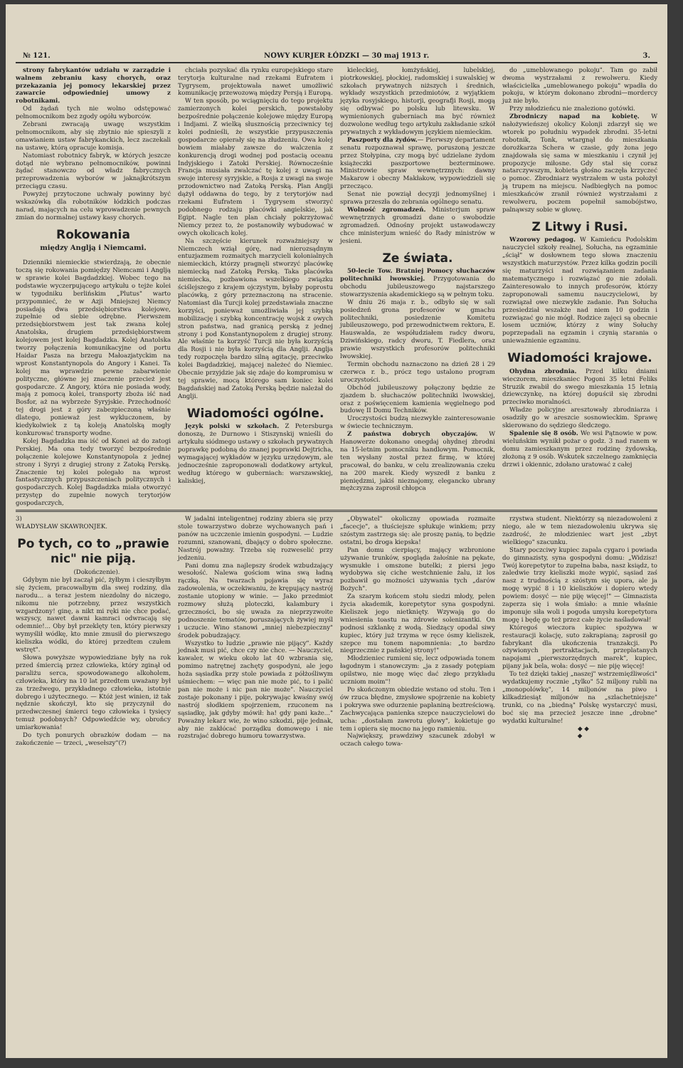№ 121. NOWY KURJER ŁÓDZKI — 30 maj 1913 r. 3.
strony fabrykantów udziału w zarządzie i walnem zebraniu kasy chorych, oraz przekazania jej pomocy lekarskiej przez zawarcie odpowiedniej umowy z robotnikami.
Od żądań tych nie wolno odstępować pełnomocnikom bez zgody ogółu wyborców.
Zebrani zwracają uwagę wszystkim pełnomocnikom, aby się zbytnio nie spieszyli z omawianiem ustaw fabrykanckich, lecz zaczekali na ustawę, którą opracuje komisja.
Natomiast robotnicy fabryk, w których jeszcze dotąd nie wybrano pełnomocników, powinni żądać stanowczo od władz fabrycznych przeprowadzenia wyborów w jaknajkrótszym przeciągu czasu.
Powyżej przytoczone uchwały powinny być wskazówką dla robotników łódzkich podczas narad, mających na celu wprowadzenie pewnych zmian do normalnej ustawy kasy chorych.
Rokowania
między Anglją i Niemcami.
Dzienniki niemieckie stwierdzają, że obecnie toczą się rokowania pomiędzy Niemcami i Anglją w sprawie kolei Bagdadzkiej. Wobec tego na podstawie wyczerpującego artykułu o tejże kolei w tygodniku berlińskim „Plutus" warto przypomnieć, że w Azji Mniejszej Niemcy posiadają dwa przedsiębiorstwa kolejowe, zupełnie od siebie odrębne. Pierwszem przedsiębiorstwem jest tak zwana kolej Anatolska, drugiem przedsiębiorstwem kolejowem jest kolej Bagdadzka. Kolej Anatolska tworzy połączenia komunikacyjne od portu Haidar Pasza na brzegu Małoazjatyckim na wprost Konstantynopola do Angory i Kanei. Ta kolej ma wprawdzie pewne zabarwienie polityczne, główne jej znaczenie przecież jest gospodarcze. Z Angory, która nie posiada wody, mają z pomocą kolei, transporty zboża iść nad Bosfor, aż na wybrzeże Syryjskie. Przechodność tej drogi jest z góry zabezpieczoną właśnie dlatego, ponieważ jest wykluczonem, by kiedykolwiek z tą koleją Anatolską mogły konkurować transporty wodne.
Kolej Bagdadzka ma iść od Konei aż do zatogi Perskiej. Ma ona tedy tworzyć bezpośrednie połączenie kolejowe Konstantynopola z jednej strony i Syryi z drugiej strony z Zatoką Perską. Znaczenie tej kolei polegało na wprost fantastycznych przypuszczeniach politycznych i gospodarczych. Kolej Bagdadzka miała otworzyć przystęp do zupełnie nowych terytorjów gospodarczych,
chciała pozyskać dla rynku europejskiego stare terytorja kulturalne nad rzekami Eufratem i Tygrysem, projektowała nawet umożliwić komunikację przewozową między Persją i Europą.
W ten sposób, po wciągnięciu do tego projektu zamierzonych kolei perskich, powstałoby bezpośrednie połączenie kolejowe między Europą i Indjami. Z wielką słusznością przeciwnicy tej kolei podnieśli, że wszystkie przypuszczenia gospodarcze opierały się na złudzeniu. Owa kolej bowiem miałaby zawsze do walczenia z konkurencją drogi wodnej pod postacią oceanu Indyjskiego i Zatoki Perskiej. Równocześnie Francja musiała zwalczać tę kolej z uwagi na swoje interesy syryjskie, a Rosja z uwagi na swoje przodownictwo nad Zatoką Perską. Plan Anglji dążył oddawna do tego, by z terytorjów nad rzekami Eufratem i Tygrysem stworzyć podobnego rodzaju placówki angielskie, jak Egipt. Nagle ten plan chciały pokrzyżować Niemcy przez to, że postanowiły wybudować w owych okolicach kolej.
Na szczęście kierunek rozważniejszy w Niemczech wziął górę, nad nierozsądnym entuzjazmem rozmaitych marzycieli kolonialnych niemieckich, którzy pragnęli stworzyć placówkę niemiecką nad Zatoką Perską. Taka placówka niemiecka, pozbawiona wszelkiego związku ściślejszego z krajem ojczystym, byłaby poprostu placówką, z góry przeznaczoną na stracenie. Natomiast dla Turcji kolej przedstawiała znaczne korzyści, ponieważ umożliwiała jej szybką mobilizację i szybką koncentrację wojsk z owych stron państwa, nad granicą perską z jednej strony i pod Konstantynopolem z drugiej strony. Ale właśnie ta korzyść Turcji nie była korzyścią dla Rosji i nie była korzyścią dla Anglji. Anglja tedy rozpoczęła bardzo silną agitację, przeciwko kolei Bagdadzkiej, mającej należeć do Niemiec. Obecnie przyjdzie jak się zdaje do kompromisu w tej sprawie, mocą którego sam koniec kolei Bagdańskiej nad Zatoką Perską będzie należał do Anglji.
Wiadomości ogólne.
Język polski w szkołach. Z Petersburga donoszą, że Durnowo i Stiszynskij wnieśli do artykułu siódmego ustawy o szkołach prywatnych poprawkę podobną do znanej poprawki Dejtricha, wymagającej wykładów w języku urzędowym, ale jednocześnie zaproponowali dodatkowy artykuł, według którego w guberniach: warszawskiej, kaliskiej,
kieleckiej, łomżyńskiej, lubelskiej, piotrkowskiej, płockiej, radomskiej i suwalskiej w szkołach prywatnych niższych i średnich, wykłady wszystkich przedmiotów, z wyjątkiem języka rosyjskiego, historji, geografji Rosji, mogą się odbywać po polsku lub litewsku. W wymienionych guberniach ma być również dozwolone według tego artykułu zakładanie szkół prywatnych z wykładowym językiem niemieckim.
Paszporty dla żydów.— Pierwszy departament senatu rozpoznawał sprawę, poruszoną jeszcze przez Stołypina, czy mogą być udzielane żydom książeczki paszportowe bezterminowe. Ministrowie spraw wewnętrznych: dawny Makarow i obecny Makłakow, wypowiedzieli się przecząco.
Senat nie powziął decyzji jednomyślnej i sprawa przeszła do zebrania ogólnego senatu.
Wolność zgromadzeń. Ministerjum spraw wewnętrznych gromadzi dane o swobodzie zgromadzeń. Odnośny projekt ustawodawczy chce ministerjum wnieść do Rady ministrów w jesieni.
Ze świata.
50-lecie Tow. Bratniej Pomocy słuchaczów politechniki lwowskiej. Przygotowania do obchodu jubileuszowego najstarszego stowarzyszenia akademickiego są w pełnym toku.
W dniu 26 maja r. b., odbyło się w sali posiedzeń grona profesorów w gmachu politechniki, posiedzenie Komitetu jubileuszowego, pod przewodnictwem rektora, E. Hauswalda, ze współudziałem radcy dworu, Dziwińskiego, radcy dworu, T. Fiedlera, oraz prawie wszystkich profesorów politechniki lwowskiej.
Termin obchodu naznaczono na dzień 28 i 29 czerwca r. b., prócz tego ustalono program uroczystości.
Obchód jubileuszowy połączony będzie ze zjazdem b. słuchaczów politechniki lwowskiej, oraz z poświęceniem kamienia węgielnego pod budowę II Domu Techników.
Uroczystości budzą niezwykłe zainteresowanie w świecie technicznym.
Z państwa dobrych obyczajów. W Hanowerze dokonano onegdaj ohydnej zbrodni na 15-letnim pomocniku handlowym. Pomocnik, ten wysłany został przez firmę, w której pracował, do banku, w celu zrealizowania czeku na 200 marek. Kiedy wyszedł z banku z pieniędzmi, jakiś nieznajomy, elegancko ubrany mężczyzna zaprosił chłopca
do „umeblowanego pokoju". Tam go zabił dwoma wystrzałami z rewolweru. Kiedy właścicielka „umeblowanego pokoju" wpadła do pokoju, w którym dokonano zbrodni—mordercy już nie było.
Przy młodzieńcu nie znaleziono gotówki.
Zbrodniczy napad na kobietę. W nałożywieńszej okolicy Kolonji zdarzył się we wtorek po południu wypadek zbrodni. 35-letni robotnik, Tonk, wtargnął do mieszkania dorożkarza Schera w czasie, gdy żona jego znajdowała się sama w mieszkaniu i czynił jej propozycje miłosne. Gdy stał się coraz natarczywszym, kobieta głośno zaczęła krzyczeć o pomoc. Zbrodniarz wystrzałem w usta położył ją trupem na miejscu. Nadbiegłych na pomoc mieszkańców zranił również wystrzałami z rewolweru, poczem popełnił samobójstwo, palnąwszy sobie w głowę.
Z Litwy i Rusi.
Wzorowy pedagog. W Kamieńcu Podolskim nauczyciel szkoły realnej, Sołucha, na egzaminie „ściął" w dosłownem tego słowa znaczeniu wszystkich maturzystów. Przez kilka godzin pocili się maturzyści nad rozwiązaniem zadania matematycznego i rozwiązać go nie zdołali. Zainteresowało to innych profesorów, którzy zaproponowali samemu nauczycielowi, by rozwiązał owe niezwykłe zadanie. Pan Sołucha przesiedział wszakże nad niem 10 godzin i rozwiązać go nie mógł. Rodzice zajęci są obecnie losem uczniów, którzy z winy Sołuchy poprzepadali na egzamin i czynią starania o unieważnienie egzaminu.
Wiadomości krajowe.
Ohydna zbrodnia. Przed kilku dniami wieczorem, mieszkaniec Pogoni 35 letni Feliks Struzik zwabił do swego mieszkania 15 letnią dziewczynkę, na której dopuścił się zbrodni przeciwko moralności.
Władze policyjne aresztowały zbrodniarza i osadziły go w areszcie sosnowieckim. Sprawę skierowano do sędziego śledczego.
Spalenie się 8 osób. We wsi Pątnowie w pow. wieluńskim wynikł pożar o godz. 3 nad ranem w domu zamieszkanym przez rodzinę żydowską, złożoną z 9 osób. Wskutek szczelnego zamknięcia drzwi i okiennic, zdołano uratować z całej
3)
WŁADYSŁAW SKAWRONJEK.
Po tych, co to „prawie nic" nie piją.
(Dokończenie).
Gdybym nie był zaczął pić, żyłbym i cieszyłbym się życiem, pracowałbym dla swej rodziny, dla narodu... a teraz jestem niezdolny do niczego, nikomu nie potrzebny, przez wszystkich wzgardzony! ginę, a nikt mi ręki nie chce podać, wszyscy, nawet dawni kamraci odwracają się odemnie!... Oby był przeklęty ten, który pierwszy wymyślił wódkę, kto mnie zmusił do pierwszego kieliszka wódki, do której przedtem czułem wstręt".
Słowa powyższe wypowiedziane były na rok przed śmiercią przez człowieka, który zginął od paraliżu serca, spowodowanego alkoholem, człowieka, który na 10 lat przedtem uważany był za trzeźwego, przykładnego człowieka, istotnie dobrego i użytecznego. — Któż jest winien, iż tak nędznie skończył, kto się przyczynił do przedwczesnej śmierci tego człowieka i tysięcy temuż podobnych? Odpowiedźcie wy, obrońcy umiarkowania!
Do tych ponurych obrazków dodam — na zakończenie — trzeci, „wesełszy"(?)
W jadalni inteligentnej rodziny zbiera się przy stole towarzystwo dobrze wychowanych pań i panów na uczczenie imienin gospodyni. — Ludzie rozumni, szanowani, dbający o dobro społeczne. Nastrój poważny. Trzeba się rozweselić przy jedzeniu.
Pani domu zna najlepszy środek wzbudzający wesołość. Nalewa gościom wina swą ładną rączką. Na twarzach pojawia się wyraz zadowolenia, w oczekiwaniu, że krępujący nastrój zostanie utopiony w winie. — Jako przedmiot rozmowy służą ploteczki, kalambury i grzeczności, bo się uważa za nieprzyzwoite podnoszenie tematów, poruszających żywiej myśl i uczucie. Wino stanowi „mniej niebezpieczny" środek pobudzający.
Wszystko to ludzie „prawie nie pijący". Każdy jednak musi pić, chce czy nie chce. — Nauczyciel, kawaler, w wieku około lat 40 wzbrania się, pomimo natrętnej zachęty gospodyni, ale jego hoża sąsiadka przy stole powiada z półżośliwym uśmiechem: — więc pan nie może pić, to i palić pan nie może i nic pan nie może". Nauczyciel zostaje pokonany i pije, pokrywając kwaśny swój nastrój słodkiem spojrzeniem, rzuconem na sąsiadkę, jak gdyby mówił: ha! gdy pani każe..." Poważny lekarz wie, że wino szkodzi, pije jednak, aby nie zakłócać porządku domowego i nie rozstrajać dobrego humoru towarzystwa.
„Obywatel" okoliczny opowiada rozmaite „facecje", a tłuściejsze spłukuje winkiem; przy szóstym zastrzega się: ale proszę panią, to będzie ostatni, bo droga kiepska!
Pan domu cierpiący, mający wzbronione używanie trunków, spogląda żałośnie na pękate, wysmukłe i omszone butelki; z piersi jego wydobywa się ciche westchnienie żalu, iż los pozbawił go możności używania tych „darów Bożych".
Za szarym końcem stołu siedzi młody, pełen życia akademik, korepetytor syna gospodyni. Kieliszek jego nietknięty. Wzywają go do wniesienia toastu na zdrowie solenizantki. On podnosi szklankę z wodą. Siedzący opodal siwy kupiec, który już trzyma w ręce ósmy kieliszek, szepce mu tonem napomnienia: „to bardzo niegrzecznie z pańskiej strony!"
Młodzieniec rumieni się, lecz odpowiada tonem łagodnym i stanowczym: „ja z zasady potępiam opilstwo, nie mogę więc dać złego przykładu uczniom moim"!
Po skończonym obiedzie wstano od stołu. Ten i ów rzuca błędne, zmysłowe spojrzenie na kobiety i pokrywa swe odurzenie paplaniną beztreściową. Zachwycająca panienka szepce nauczycielowi do ucha: „dostałam zawrotu głowy", kokietuje go tem i opiera się mocno na jego ramieniu.
Największy, prawdziwy szacunek zdobył w oczach całego towa-
rzystwa student. Niektórzy są niezadowoleni z niego, ale w tem niezadowoleniu ukrywa się zazdrość, że młodzieniec wart jest „zbyt wielkiego" szacunku.
Stary poczciwy kupiec zapala cygaro i powiada do gimnazisty, syna gospodyni domu: „Widzisz! Twój korepetytor to zupełna baba, nasz ksiądz, to zaledwie trzy kieliszki może wypić, sąsiad zaś nasz z trudnością z szóstym się upora, ale ja mogę wypić 8 i 10 kieliszków i dopiero wtedy powiem: dosyć — nie piję więcej!" — Gimnazista zaperza się i woła śmiało: a mnie właśnie imponuje siła woli i pogoda umysłu korepetytora mogę i będę go też przez całe życie naśladował!
Któregoś wieczora kupiec spożywa w restauracji kolację, suto zakrapianą; zaprosił go fabrykant dla ukończenia tranzakcji. Po ożywionych pertraktacjach, przeplatanych napojami „pierwszorzędnych marek", kupiec, pijany jak bela, woła: dosyć — nie piję więcej!
To też dzięki takiej „naszej" wstrzemięźliwości" wydatkujemy rocznie „tylko" 52 miljony rubli na „monopolówkę", 14 miljonów na piwo i kilkadziesiąt miljonów na „szlachetniejsze" trunki, co na „biedną" Polskę wystarczyć musi, boć się ma przecież jeszcze inne „drobne" wydatki kulturalne!
◆ ◆
◆